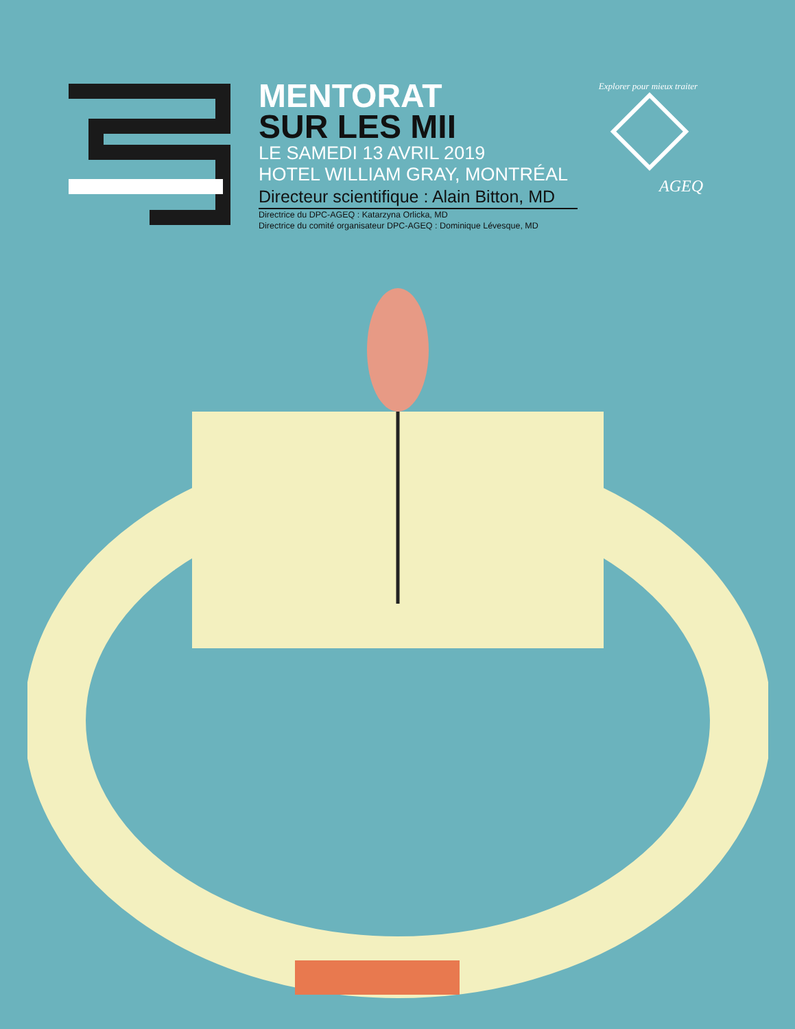MENTORAT
SUR LES MII
LE SAMEDI 13 AVRIL 2019
HOTEL WILLIAM GRAY, MONTRÉAL
Directeur scientifique : Alain Bitton, MD
Directrice du DPC-AGEQ : Katarzyna Orlicka, MD
Directrice du comité organisateur DPC-AGEQ : Dominique Lévesque, MD
Explorer pour mieux traiter
AGEQ